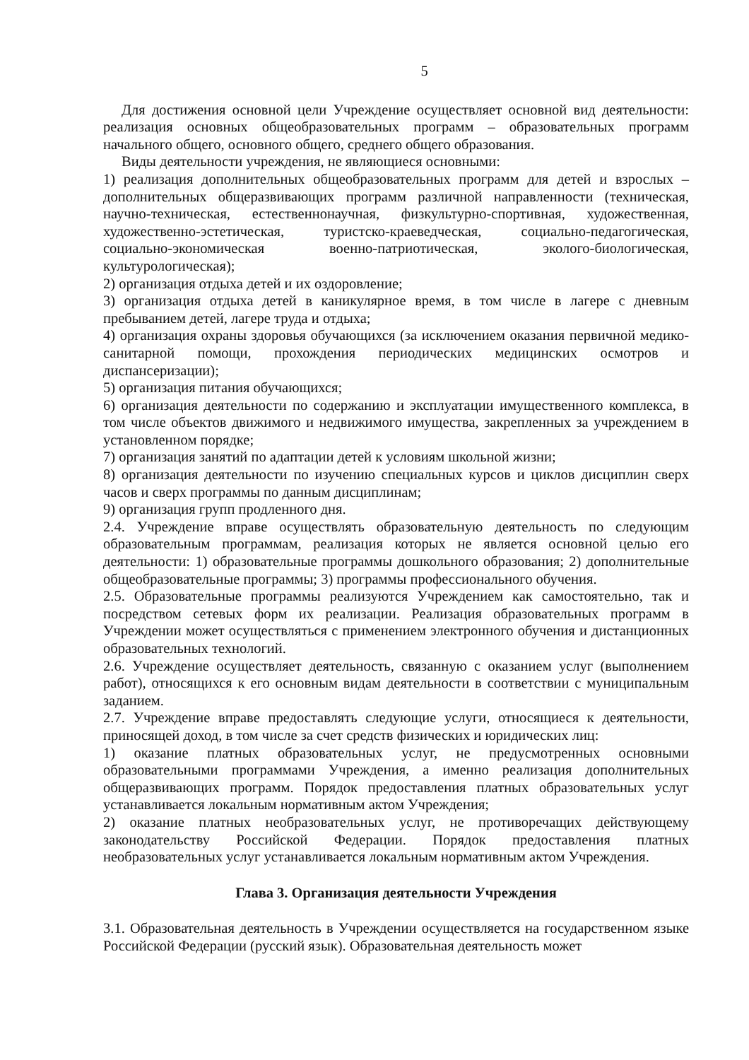5
Для достижения основной цели Учреждение осуществляет основной вид деятельности: реализация основных общеобразовательных программ – образовательных программ начального общего, основного общего, среднего общего образования.
Виды деятельности учреждения, не являющиеся основными:
1) реализация дополнительных общеобразовательных программ для детей и взрослых – дополнительных общеразвивающих программ различной направленности (техническая, научно-техническая, естественнонаучная, физкультурно-спортивная, художественная, художественно-эстетическая, туристско-краеведческая, социально-педагогическая, социально-экономическая военно-патриотическая, эколого-биологическая, культурологическая);
2) организация отдыха детей и их оздоровление;
3) организация отдыха детей в каникулярное время, в том числе в лагере с дневным пребыванием детей, лагере труда и отдыха;
4) организация охраны здоровья обучающихся (за исключением оказания первичной медико-санитарной помощи, прохождения периодических медицинских осмотров и диспансеризации);
5) организация питания обучающихся;
6) организация деятельности по содержанию и эксплуатации имущественного комплекса, в том числе объектов движимого и недвижимого имущества, закрепленных за учреждением в установленном порядке;
7) организация занятий по адаптации детей к условиям школьной жизни;
8) организация деятельности по изучению специальных курсов и циклов дисциплин сверх часов и сверх программы по данным дисциплинам;
9) организация групп продленного дня.
2.4. Учреждение вправе осуществлять образовательную деятельность по следующим образовательным программам, реализация которых не является основной целью его деятельности: 1) образовательные программы дошкольного образования; 2) дополнительные общеобразовательные программы; 3) программы профессионального обучения.
2.5. Образовательные программы реализуются Учреждением как самостоятельно, так и посредством сетевых форм их реализации. Реализация образовательных программ в Учреждении может осуществляться с применением электронного обучения и дистанционных образовательных технологий.
2.6. Учреждение осуществляет деятельность, связанную с оказанием услуг (выполнением работ), относящихся к его основным видам деятельности в соответствии с муниципальным заданием.
2.7. Учреждение вправе предоставлять следующие услуги, относящиеся к деятельности, приносящей доход, в том числе за счет средств физических и юридических лиц:
1) оказание платных образовательных услуг, не предусмотренных основными образовательными программами Учреждения, а именно реализация дополнительных общеразвивающих программ. Порядок предоставления платных образовательных услуг устанавливается локальным нормативным актом Учреждения;
2) оказание платных необразовательных услуг, не противоречащих действующему законодательству Российской Федерации. Порядок предоставления платных необразовательных услуг устанавливается локальным нормативным актом Учреждения.
Глава 3. Организация деятельности Учреждения
3.1. Образовательная деятельность в Учреждении осуществляется на государственном языке Российской Федерации (русский язык). Образовательная деятельность может